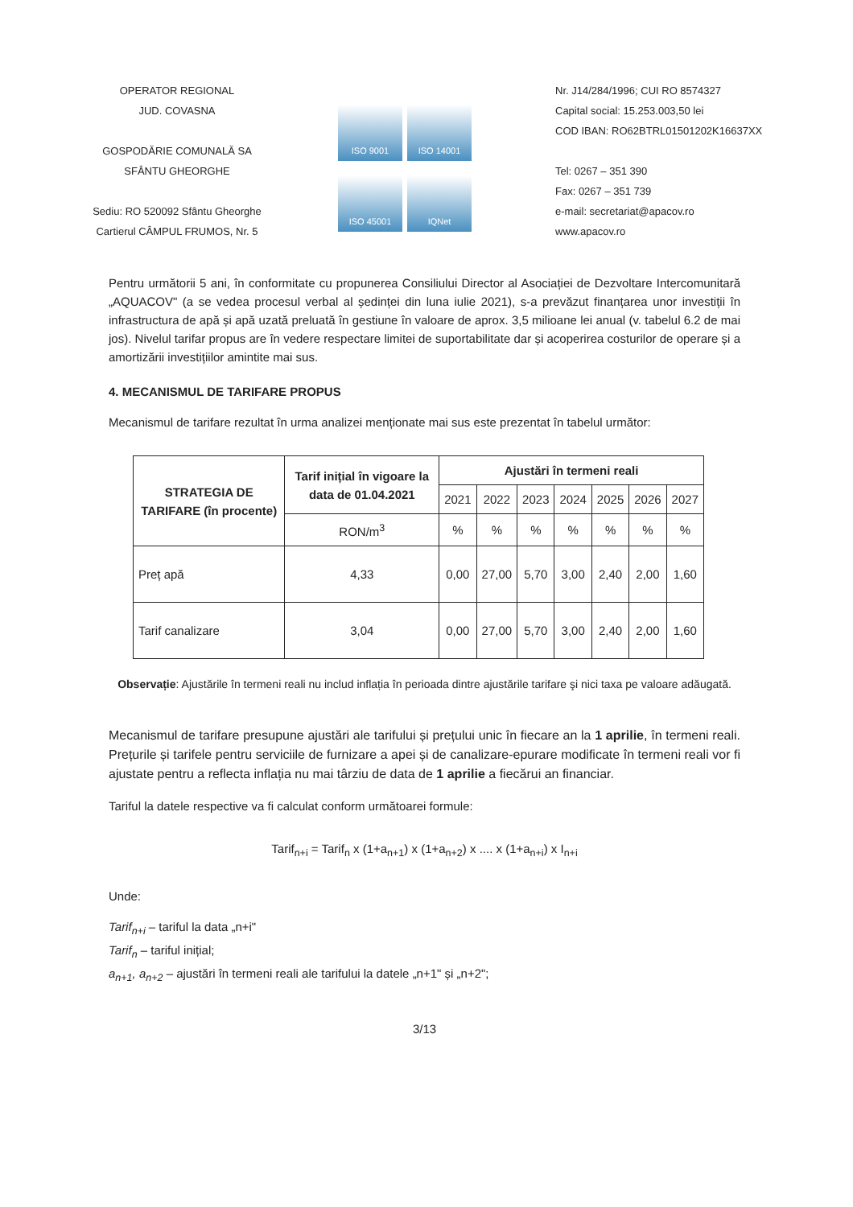OPERATOR REGIONAL
JUD. COVASNA
GOSPODĂRIE COMUNALĂ SA
SFÂNTU GHEORGHE
Sediu: RO 520092 Sfântu Gheorghe
Cartierul CÂMPUL FRUMOS, Nr. 5
ISO 9001
ISO 14001
ISO 45001
IQNet
Nr. J14/284/1996; CUI RO 8574327
Capital social: 15.253.003,50 lei
COD IBAN: RO62BTRL01501202K16637XX
Tel: 0267 – 351 390
Fax: 0267 – 351 739
e-mail: secretariat@apacov.ro
www.apacov.ro
Pentru următorii 5 ani, în conformitate cu propunerea Consiliului Director al Asociației de Dezvoltare Intercomunitară „AQUACOV" (a se vedea procesul verbal al ședinței din luna iulie 2021), s-a prevăzut finanțarea unor investiții în infrastructura de apă și apă uzată preluată în gestiune în valoare de aprox. 3,5 milioane lei anual (v. tabelul 6.2 de mai jos). Nivelul tarifar propus are în vedere respectare limitei de suportabilitate dar și acoperirea costurilor de operare și a amortizării investițiilor amintite mai sus.
4. MECANISMUL DE TARIFARE PROPUS
Mecanismul de tarifare rezultat în urma analizei menționate mai sus este prezentat în tabelul următor:
| STRATEGIA DE TARIFARE (în procente) | Tarif inițial în vigoare la data de 01.04.2021 | Ajustări în termeni reali | | | | | | |
| --- | --- | --- | --- | --- | --- | --- | --- | --- |
| | | 2021 | 2022 | 2023 | 2024 | 2025 | 2026 | 2027 |
| | RON/m<sup>3</sup> | % | % | % | % | % | % | % |
| Preț apă | 4,33 | 0,00 | 27,00 | 5,70 | 3,00 | 2,40 | 2,00 | 1,60 |
| Tarif canalizare | 3,04 | 0,00 | 27,00 | 5,70 | 3,00 | 2,40 | 2,00 | 1,60 |
Observație: Ajustările în termeni reali nu includ inflația în perioada dintre ajustările tarifare şi nici taxa pe valoare adăugată.
Mecanismul de tarifare presupune ajustări ale tarifului și prețului unic în fiecare an la 1 aprilie, în termeni reali. Prețurile și tarifele pentru serviciile de furnizare a apei și de canalizare-epurare modificate în termeni reali vor fi ajustate pentru a reflecta inflația nu mai târziu de data de 1 aprilie a fiecărui an financiar.
Tariful la datele respective va fi calculat conform următoarei formule:
Tarif<sub>n+i</sub> = Tarif<sub>n</sub> x (1+a<sub>n+1</sub>) x (1+a<sub>n+2</sub>) x .... x (1+a<sub>n+i</sub>) x I<sub>n+i</sub>
Unde:
Tarif<sub>n+i</sub> – tariful la data „n+i"
Tarif<sub>n</sub> – tariful inițial;
a<sub>n+1</sub>, a<sub>n+2</sub> – ajustări în termeni reali ale tarifului la datele „n+1" și „n+2";
3/13